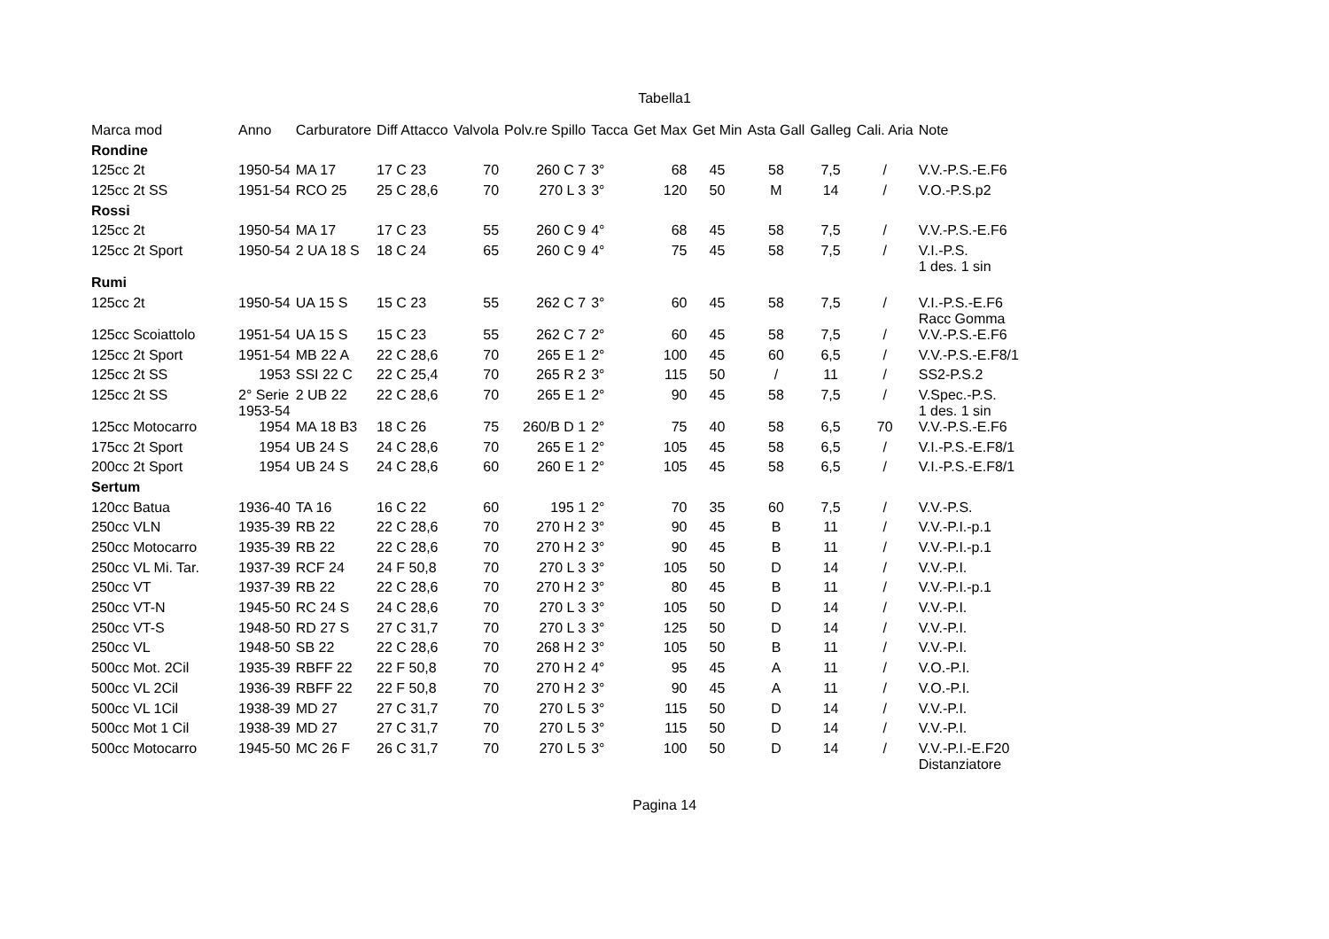Tabella1
| Marca mod | Anno | Carburatore | Diff Attacco | Valvola | Polv.re Spillo | Tacca | Get Max | Get Min | Asta Gall | Galleg | Cali. Aria | Note |
| --- | --- | --- | --- | --- | --- | --- | --- | --- | --- | --- | --- | --- |
| Rondine | | | | | | | | | | | | |
| 125cc 2t | 1950-54 | MA 17 | 17 C 23 | 70 | 260 C 7 | 3° | 68 | 45 | 58 | 7,5 | / | V.V.-P.S.-E.F6 |
| 125cc 2t SS | 1951-54 | RCO 25 | 25 C 28,6 | 70 | 270 L 3 | 3° | 120 | 50 | M | 14 | / | V.O.-P.S.p2 |
| Rossi | | | | | | | | | | | | |
| 125cc 2t | 1950-54 | MA 17 | 17 C 23 | 55 | 260 C 9 | 4° | 68 | 45 | 58 | 7,5 | / | V.V.-P.S.-E.F6 |
| 125cc 2t Sport | 1950-54 | 2 UA 18 S | 18 C 24 | 65 | 260 C 9 | 4° | 75 | 45 | 58 | 7,5 | / | V.I.-P.S. 1 des. 1 sin |
| Rumi | | | | | | | | | | | | |
| 125cc 2t | 1950-54 | UA 15 S | 15 C 23 | 55 | 262 C 7 | 3° | 60 | 45 | 58 | 7,5 | / | V.I.-P.S.-E.F6 Racc Gomma |
| 125cc Scoiattolo | 1951-54 | UA 15 S | 15 C 23 | 55 | 262 C 7 | 2° | 60 | 45 | 58 | 7,5 | / | V.V.-P.S.-E.F6 |
| 125cc 2t Sport | 1951-54 | MB 22 A | 22 C 28,6 | 70 | 265 E 1 | 2° | 100 | 45 | 60 | 6,5 | / | V.V.-P.S.-E.F8/1 |
| 125cc 2t SS | 1953 | SSI 22 C | 22 C 25,4 | 70 | 265 R 2 | 3° | 115 | 50 | / | 11 | / | SS2-P.S.2 |
| 125cc 2t SS | 2° Serie 1953-54 | 2 UB 22 | 22 C 28,6 | 70 | 265 E 1 | 2° | 90 | 45 | 58 | 7,5 | / | V.Spec.-P.S. 1 des. 1 sin |
| 125cc Motocarro | 1954 | MA 18 B3 | 18 C 26 | 75 | 260/B D 1 | 2° | 75 | 40 | 58 | 6,5 | 70 | V.V.-P.S.-E.F6 |
| 175cc 2t Sport | 1954 | UB 24 S | 24 C 28,6 | 70 | 265 E 1 | 2° | 105 | 45 | 58 | 6,5 | / | V.I.-P.S.-E.F8/1 |
| 200cc 2t Sport | 1954 | UB 24 S | 24 C 28,6 | 60 | 260 E 1 | 2° | 105 | 45 | 58 | 6,5 | / | V.I.-P.S.-E.F8/1 |
| Sertum | | | | | | | | | | | | |
| 120cc Batua | 1936-40 | TA 16 | 16 C 22 | 60 | 195 1 | 2° | 70 | 35 | 60 | 7,5 | / | V.V.-P.S. |
| 250cc VLN | 1935-39 | RB 22 | 22 C 28,6 | 70 | 270 H 2 | 3° | 90 | 45 | B | 11 | / | V.V.-P.I.-p.1 |
| 250cc Motocarro | 1935-39 | RB 22 | 22 C 28,6 | 70 | 270 H 2 | 3° | 90 | 45 | B | 11 | / | V.V.-P.I.-p.1 |
| 250cc VL Mi. Tar. | 1937-39 | RCF 24 | 24 F 50,8 | 70 | 270 L 3 | 3° | 105 | 50 | D | 14 | / | V.V.-P.I. |
| 250cc VT | 1937-39 | RB 22 | 22 C 28,6 | 70 | 270 H 2 | 3° | 80 | 45 | B | 11 | / | V.V.-P.I.-p.1 |
| 250cc VT-N | 1945-50 | RC 24 S | 24 C 28,6 | 70 | 270 L 3 | 3° | 105 | 50 | D | 14 | / | V.V.-P.I. |
| 250cc VT-S | 1948-50 | RD 27 S | 27 C 31,7 | 70 | 270 L 3 | 3° | 125 | 50 | D | 14 | / | V.V.-P.I. |
| 250cc VL | 1948-50 | SB 22 | 22 C 28,6 | 70 | 268 H 2 | 3° | 105 | 50 | B | 11 | / | V.V.-P.I. |
| 500cc Mot. 2Cil | 1935-39 | RBFF 22 | 22 F 50,8 | 70 | 270 H 2 | 4° | 95 | 45 | A | 11 | / | V.O.-P.I. |
| 500cc VL 2Cil | 1936-39 | RBFF 22 | 22 F 50,8 | 70 | 270 H 2 | 3° | 90 | 45 | A | 11 | / | V.O.-P.I. |
| 500cc VL 1Cil | 1938-39 | MD 27 | 27 C 31,7 | 70 | 270 L 5 | 3° | 115 | 50 | D | 14 | / | V.V.-P.I. |
| 500cc Mot 1 Cil | 1938-39 | MD 27 | 27 C 31,7 | 70 | 270 L 5 | 3° | 115 | 50 | D | 14 | / | V.V.-P.I. |
| 500cc Motocarro | 1945-50 | MC 26 F | 26 C 31,7 | 70 | 270 L 5 | 3° | 100 | 50 | D | 14 | / | V.V.-P.I.-E.F20 Distanziatore |
Pagina 14